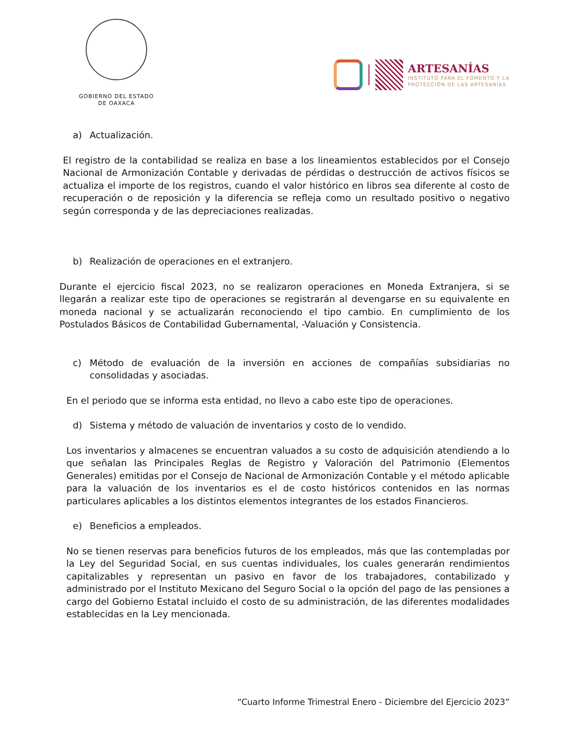GOBIERNO DEL ESTADO
DE OAXACA
ARTESANÍAS
INSTITUTO PARA EL FOMENTO Y LA
PROTECCIÓN DE LAS ARTESANÍAS
a) Actualización.
El registro de la contabilidad se realiza en base a los lineamientos establecidos por el Consejo Nacional de Armonización Contable y derivadas de pérdidas o destrucción de activos físicos se actualiza el importe de los registros, cuando el valor histórico en libros sea diferente al costo de recuperación o de reposición y la diferencia se refleja como un resultado positivo o negativo según corresponda y de las depreciaciones realizadas.
b) Realización de operaciones en el extranjero.
Durante el ejercicio fiscal 2023, no se realizaron operaciones en Moneda Extranjera, si se llegarán a realizar este tipo de operaciones se registrarán al devengarse en su equivalente en moneda nacional y se actualizarán reconociendo el tipo cambio. En cumplimiento de los Postulados Básicos de Contabilidad Gubernamental, -Valuación y Consistencia.
c) Método de evaluación de la inversión en acciones de compañías subsidiarias no consolidadas y asociadas.
En el periodo que se informa esta entidad, no llevo a cabo este tipo de operaciones.
d) Sistema y método de valuación de inventarios y costo de lo vendido.
Los inventarios y almacenes se encuentran valuados a su costo de adquisición atendiendo a lo que señalan las Principales Reglas de Registro y Valoración del Patrimonio (Elementos Generales) emitidas por el Consejo de Nacional de Armonización Contable y el método aplicable para la valuación de los inventarios es el de costo históricos contenidos en las normas particulares aplicables a los distintos elementos integrantes de los estados Financieros.
e) Beneficios a empleados.
No se tienen reservas para beneficios futuros de los empleados, más que las contempladas por la Ley del Seguridad Social, en sus cuentas individuales, los cuales generarán rendimientos capitalizables y representan un pasivo en favor de los trabajadores, contabilizado y administrado por el Instituto Mexicano del Seguro Social o la opción del pago de las pensiones a cargo del Gobierno Estatal incluido el costo de su administración, de las diferentes modalidades establecidas en la Ley mencionada.
“Cuarto Informe Trimestral Enero - Diciembre del Ejercicio 2023”